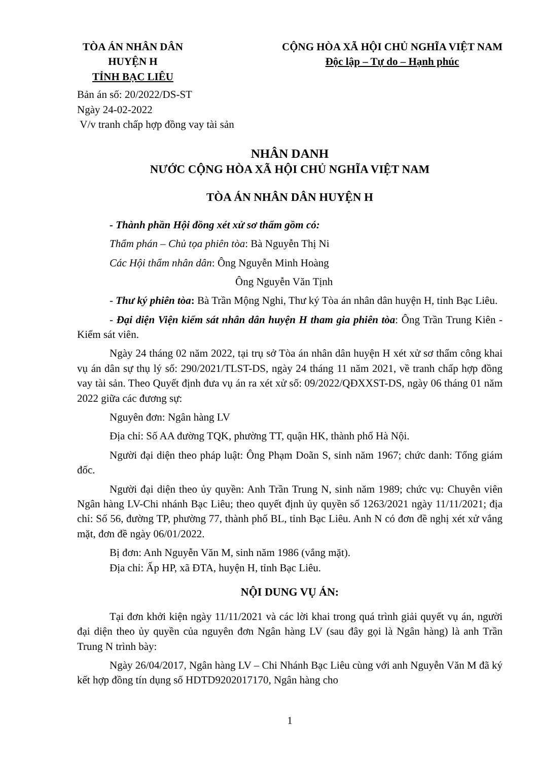TÒA ÁN NHÂN DÂN
HUYỆN H
TỈNH BẠC LIÊU
CỘNG HÒA XÃ HỘI CHỦ NGHĨA VIỆT NAM
Độc lập – Tự do – Hạnh phúc
Bản án số: 20/2022/DS-ST
Ngày 24-02-2022
V/v tranh chấp hợp đồng vay tài sản
NHÂN DANH
NƯỚC CỘNG HÒA XÃ HỘI CHỦ NGHĨA VIỆT NAM
TÒA ÁN NHÂN DÂN HUYỆN H
- Thành phần Hội đồng xét xử sơ thẩm gồm có:
Thẩm phán – Chủ tọa phiên tòa: Bà Nguyễn Thị Ni
Các Hội thẩm nhân dân: Ông Nguyễn Minh Hoàng
Ông Nguyễn Văn Tịnh
- Thư ký phiên tòa: Bà Trần Mộng Nghi, Thư ký Tòa án nhân dân huyện H, tỉnh Bạc Liêu.
- Đại diện Viện kiểm sát nhân dân huyện H tham gia phiên tòa: Ông Trần Trung Kiên - Kiểm sát viên.
Ngày 24 tháng 02 năm 2022, tại trụ sở Tòa án nhân dân huyện H xét xử sơ thẩm công khai vụ án dân sự thụ lý số: 290/2021/TLST-DS, ngày 24 tháng 11 năm 2021, về tranh chấp hợp đồng vay tài sản. Theo Quyết định đưa vụ án ra xét xử số: 09/2022/QĐXXST-DS, ngày 06 tháng 01 năm 2022 giữa các đương sự:
Nguyên đơn: Ngân hàng LV
Địa chỉ: Số AA đường TQK, phường TT, quận HK, thành phố Hà Nội.
Người đại diện theo pháp luật: Ông Phạm Doãn S, sinh năm 1967; chức danh: Tổng giám đốc.
Người đại diện theo ủy quyền: Anh Trần Trung N, sinh năm 1989; chức vụ: Chuyên viên Ngân hàng LV-Chi nhánh Bạc Liêu; theo quyết định ủy quyền số 1263/2021 ngày 11/11/2021; địa chỉ: Số 56, đường TP, phường 77, thành phố BL, tỉnh Bạc Liêu. Anh N có đơn đề nghị xét xử vắng mặt, đơn đề ngày 06/01/2022.
Bị đơn: Anh Nguyễn Văn M, sinh năm 1986 (vắng mặt).
Địa chỉ: Ấp HP, xã ĐTA, huyện H, tỉnh Bạc Liêu.
NỘI DUNG VỤ ÁN:
Tại đơn khởi kiện ngày 11/11/2021 và các lời khai trong quá trình giải quyết vụ án, người đại diện theo ủy quyền của nguyên đơn Ngân hàng LV (sau đây gọi là Ngân hàng) là anh Trần Trung N trình bày:
Ngày 26/04/2017, Ngân hàng LV – Chi Nhánh Bạc Liêu cùng với anh Nguyễn Văn M đã ký kết hợp đồng tín dụng số HDTD9202017170, Ngân hàng cho
1